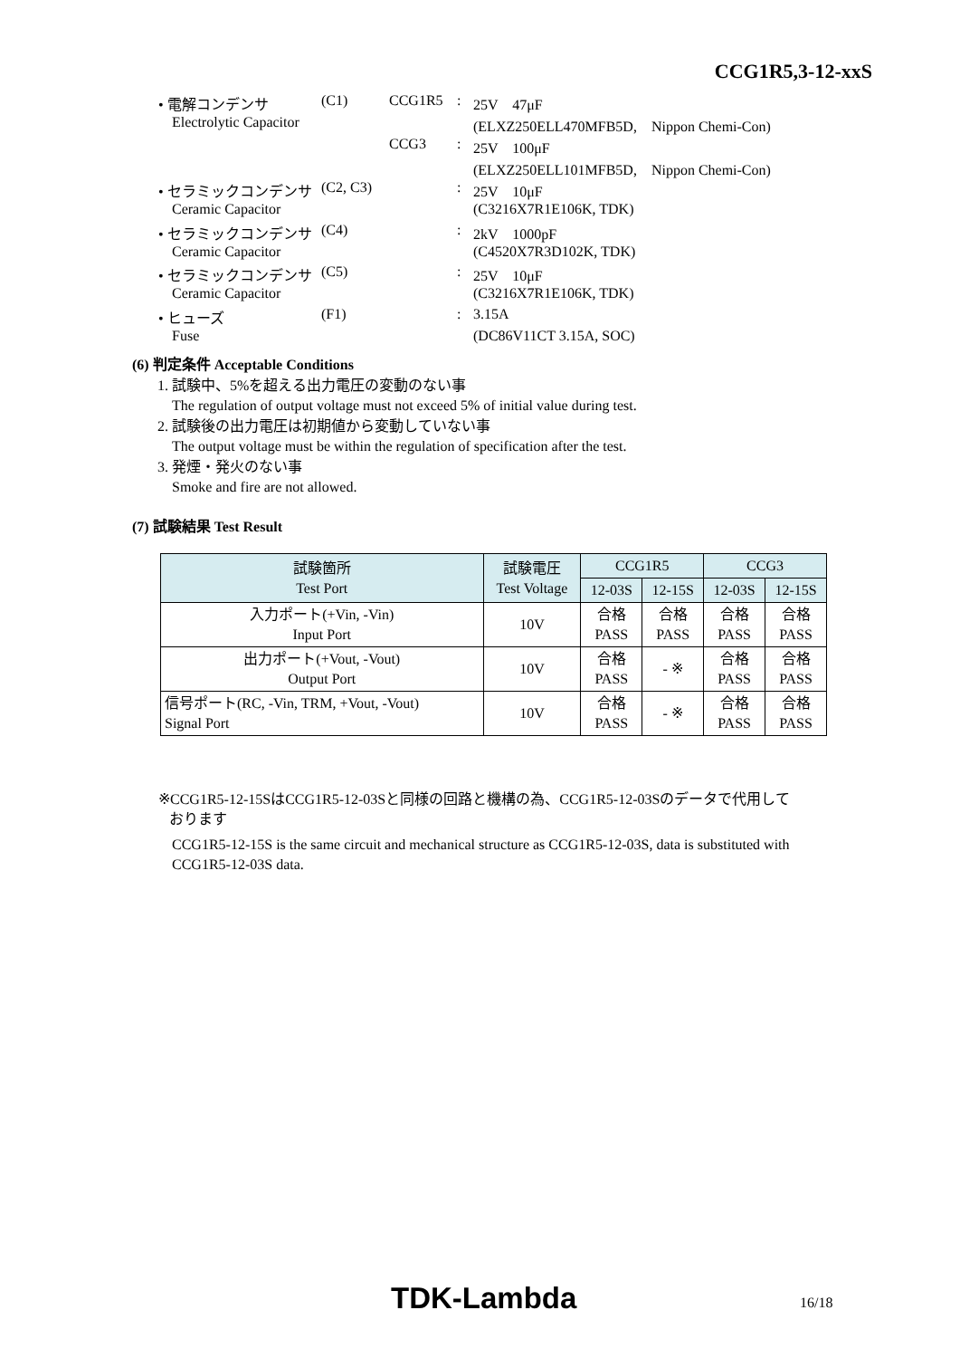CCG1R5,3-12-xxS
| • 電解コンデンサ | (C1) | CCG1R5 | : | 25V 47μF |
| Electrolytic Capacitor | | | | (ELXZ250ELL470MFB5D, Nippon Chemi-Con) |
| | | CCG3 | : | 25V 100μF |
| | | | | (ELXZ250ELL101MFB5D, Nippon Chemi-Con) |
| • セラミックコンデンサ | (C2, C3) | | : | 25V 10μF |
| Ceramic Capacitor | | | | (C3216X7R1E106K, TDK) |
| • セラミックコンデンサ | (C4) | | : | 2kV 1000pF |
| Ceramic Capacitor | | | | (C4520X7R3D102K, TDK) |
| • セラミックコンデンサ | (C5) | | : | 25V 10μF |
| Ceramic Capacitor | | | | (C3216X7R1E106K, TDK) |
| • ヒューズ | (F1) | | : | 3.15A |
| Fuse | | | | (DC86V11CT 3.15A, SOC) |
(6) 判定条件 Acceptable Conditions
1. 試験中、5%を超える出力電圧の変動のない事
The regulation of output voltage must not exceed 5% of initial value during test.
2. 試験後の出力電圧は初期値から変動していない事
The output voltage must be within the regulation of specification after the test.
3. 発煙・発火のない事
Smoke and fire are not allowed.
(7) 試験結果 Test Result
| 試験箇所 Test Port | 試験電圧 Test Voltage | CCG1R5 | | CCG3 | |
| --- | --- | --- | --- | --- | --- |
| | | 12-03S | 12-15S | 12-03S | 12-15S |
| 入力ポート(+Vin, -Vin) Input Port | 10V | 合格 PASS | 合格 PASS | 合格 PASS | 合格 PASS |
| 出力ポート(+Vout, -Vout) Output Port | 10V | 合格 PASS | - ※ | 合格 PASS | 合格 PASS |
| 信号ポート(RC, -Vin, TRM, +Vout, -Vout) Signal Port | 10V | 合格 PASS | - ※ | 合格 PASS | 合格 PASS |
※CCG1R5-12-15SはCCG1R5-12-03Sと同様の回路と機構の為、CCG1R5-12-03Sのデータで代用して
おります
CCG1R5-12-15S is the same circuit and mechanical structure as CCG1R5-12-03S, data is substituted with CCG1R5-12-03S data.
TDK-Lambda 16/18